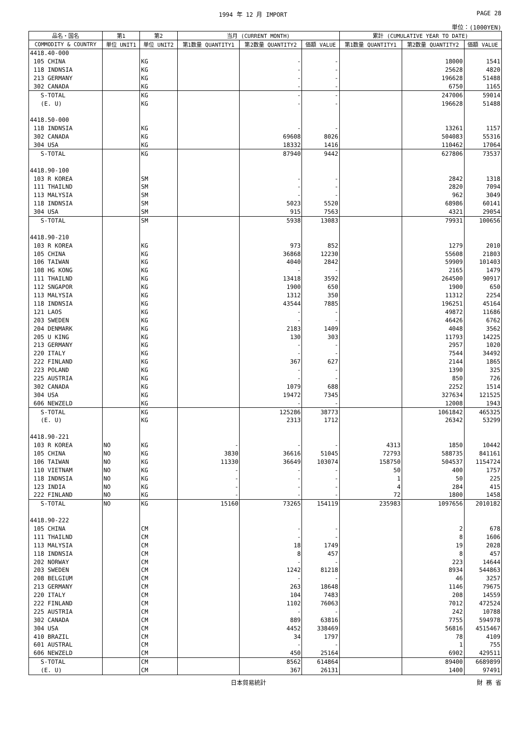1994 年 12 月 IMPORT PAGE 28
単位：(1000YEN)
| 品名・国名 | 第1 | 第2 | 当月 (CURRENT MONTH) | | | 累計 (CUMULATIVE YEAR TO DATE) | | |
| --- | --- | --- | --- | --- | --- | --- | --- | --- |
| COMMODITY & COUNTRY | 単位 UNIT1 | 単位 UNIT2 | 第1数量 QUANTITY1 | 第2数量 QUANTITY2 | 価額 VALUE | 第1数量 QUANTITY1 | 第2数量 QUANTITY2 | 価額 VALUE |
| 4418.40-000 | | | | | | | | |
| 105 CHINA | | KG | | - | - | | 18000 | 1541 |
| 118 INDNSIA | | KG | | - | - | | 25628 | 4820 |
| 213 GERMANY | | KG | | - | - | | 196628 | 51488 |
| 302 CANADA | | KG | | - | - | | 6750 | 1165 |
| S-TOTAL | | KG | | - | - | | 247006 | 59014 |
| (E. U) | | KG | | - | - | | 196628 | 51488 |
| 4418.50-000 | | | | | | | | |
| 118 INDNSIA | | KG | | - | - | | 13261 | 1157 |
| 302 CANADA | | KG | | 69608 | 8026 | | 504083 | 55316 |
| 304 USA | | KG | | 18332 | 1416 | | 110462 | 17064 |
| S-TOTAL | | KG | | 87940 | 9442 | | 627806 | 73537 |
| 4418.90-100 | | | | | | | | |
| 103 R KOREA | | SM | | - | - | | 2842 | 1318 |
| 111 THAILND | | SM | | - | - | | 2820 | 7094 |
| 113 MALYSIA | | SM | | - | - | | 962 | 3049 |
| 118 INDNSIA | | SM | | 5023 | 5520 | | 68986 | 60141 |
| 304 USA | | SM | | 915 | 7563 | | 4321 | 29054 |
| S-TOTAL | | SM | | 5938 | 13083 | | 79931 | 100656 |
| 4418.90-210 | | | | | | | | |
| 103 R KOREA | | KG | | 973 | 852 | | 1279 | 2010 |
| 105 CHINA | | KG | | 36868 | 12230 | | 55608 | 21803 |
| 106 TAIWAN | | KG | | 4040 | 2842 | | 59909 | 101403 |
| 108 HG KONG | | KG | | - | - | | 2165 | 1479 |
| 111 THAILND | | KG | | 13418 | 3592 | | 264500 | 90917 |
| 112 SNGAPOR | | KG | | 1900 | 650 | | 1900 | 650 |
| 113 MALYSIA | | KG | | 1312 | 350 | | 11312 | 2254 |
| 118 INDNSIA | | KG | | 43544 | 7885 | | 196251 | 45164 |
| 121 LAOS | | KG | | - | - | | 49872 | 11686 |
| 203 SWEDEN | | KG | | - | - | | 46426 | 6762 |
| 204 DENMARK | | KG | | 2183 | 1409 | | 4048 | 3562 |
| 205 U KING | | KG | | 130 | 303 | | 11793 | 14225 |
| 213 GERMANY | | KG | | - | - | | 2957 | 1020 |
| 220 ITALY | | KG | | - | - | | 7544 | 34492 |
| 222 FINLAND | | KG | | 367 | 627 | | 2144 | 1865 |
| 223 POLAND | | KG | | - | - | | 1390 | 325 |
| 225 AUSTRIA | | KG | | - | - | | 850 | 726 |
| 302 CANADA | | KG | | 1079 | 688 | | 2252 | 1514 |
| 304 USA | | KG | | 19472 | 7345 | | 327634 | 121525 |
| 606 NEWZELD | | KG | | - | - | | 12008 | 1943 |
| S-TOTAL | | KG | | 125286 | 38773 | | 1061842 | 465325 |
| (E. U) | | KG | | 2313 | 1712 | | 26342 | 53299 |
| 4418.90-221 | | | | | | | | |
| 103 R KOREA | NO | KG | - | - | - | 4313 | 1850 | 10442 |
| 105 CHINA | NO | KG | 3830 | 36616 | 51045 | 72793 | 588735 | 841161 |
| 106 TAIWAN | NO | KG | 11330 | 36649 | 103074 | 158750 | 504537 | 1154724 |
| 110 VIETNAM | NO | KG | - | - | - | 50 | 400 | 1757 |
| 118 INDNSIA | NO | KG | - | - | - | 1 | 50 | 225 |
| 123 INDIA | NO | KG | - | - | - | 4 | 284 | 415 |
| 222 FINLAND | NO | KG | - | - | - | 72 | 1800 | 1458 |
| S-TOTAL | NO | KG | 15160 | 73265 | 154119 | 235983 | 1097656 | 2010182 |
| 4418.90-222 | | | | | | | | |
| 105 CHINA | | CM | | - | - | | 2 | 678 |
| 111 THAILND | | CM | | - | - | | 8 | 1606 |
| 113 MALYSIA | | CM | | 18 | 1749 | | 19 | 2028 |
| 118 INDNSIA | | CM | | 8 | 457 | | 8 | 457 |
| 202 NORWAY | | CM | | - | - | | 223 | 14644 |
| 203 SWEDEN | | CM | | 1242 | 81218 | | 8934 | 544863 |
| 208 BELGIUM | | CM | | - | - | | 46 | 3257 |
| 213 GERMANY | | CM | | 263 | 18648 | | 1146 | 79675 |
| 220 ITALY | | CM | | 104 | 7483 | | 208 | 14559 |
| 222 FINLAND | | CM | | 1102 | 76063 | | 7012 | 472524 |
| 225 AUSTRIA | | CM | | - | - | | 242 | 10788 |
| 302 CANADA | | CM | | 889 | 63816 | | 7755 | 594978 |
| 304 USA | | CM | | 4452 | 338469 | | 56816 | 4515467 |
| 410 BRAZIL | | CM | | 34 | 1797 | | 78 | 4109 |
| 601 AUSTRAL | | CM | | - | - | | 1 | 755 |
| 606 NEWZELD | | CM | | 450 | 25164 | | 6902 | 429511 |
| S-TOTAL | | CM | | 8562 | 614864 | | 89400 | 6689899 |
| (E. U) | | CM | | 367 | 26131 | | 1400 | 97491 |
日本貿易統計 財 務 省